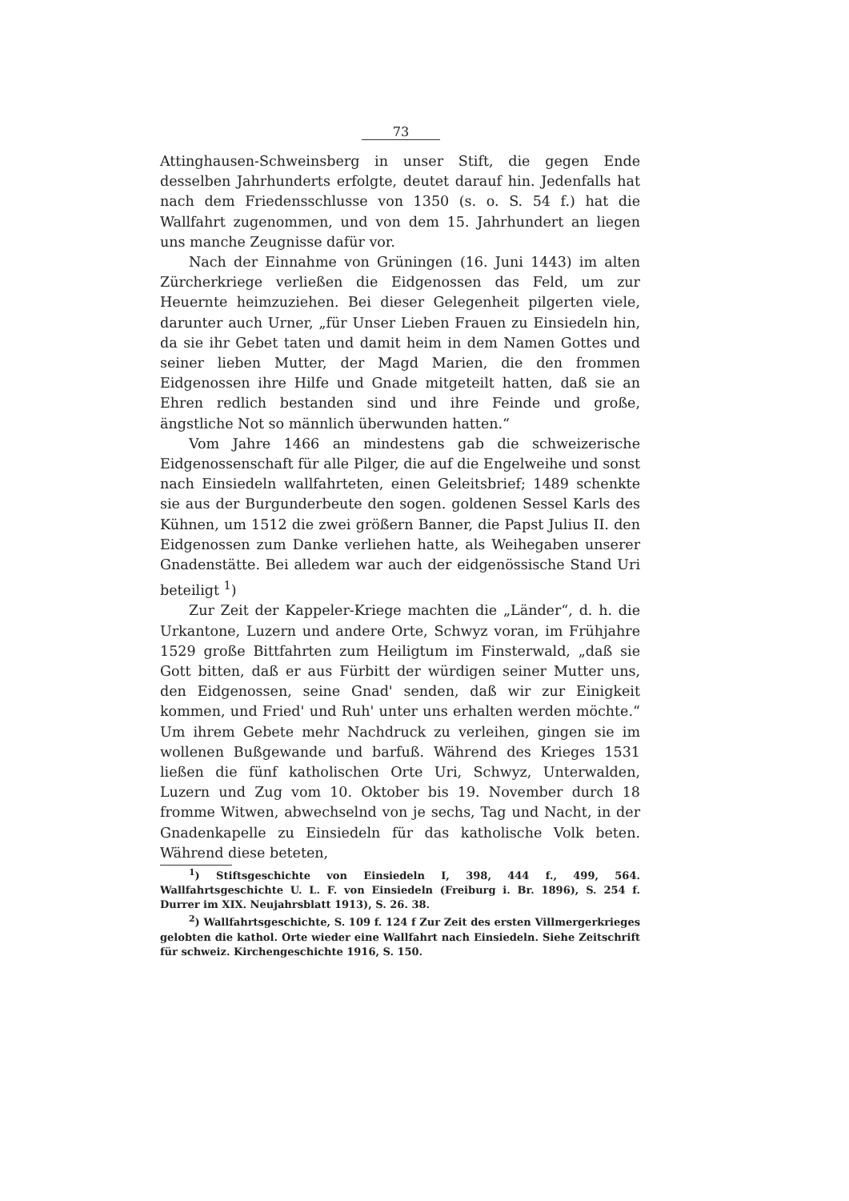73
Attinghausen-Schweinsberg in unser Stift, die gegen Ende desselben Jahrhunderts erfolgte, deutet darauf hin. Jedenfalls hat nach dem Friedensschlusse von 1350 (s. o. S. 54 f.) hat die Wallfahrt zugenommen, und von dem 15. Jahrhundert an liegen uns manche Zeugnisse dafür vor.
Nach der Einnahme von Grüningen (16. Juni 1443) im alten Zürcherkriege verließen die Eidgenossen das Feld, um zur Heuernte heimzuziehen. Bei dieser Gelegenheit pilgerten viele, darunter auch Urner, „für Unser Lieben Frauen zu Einsiedeln hin, da sie ihr Gebet taten und damit heim in dem Namen Gottes und seiner lieben Mutter, der Magd Marien, die den frommen Eidgenossen ihre Hilfe und Gnade mitgeteilt hatten, daß sie an Ehren redlich bestanden sind und ihre Feinde und große, ängstliche Not so männlich überwunden hatten.“
Vom Jahre 1466 an mindestens gab die schweizerische Eidgenossenschaft für alle Pilger, die auf die Engelweihe und sonst nach Einsiedeln wallfahrteten, einen Geleitsbrief; 1489 schenkte sie aus der Burgunderbeute den sogen. goldenen Sessel Karls des Kühnen, um 1512 die zwei größern Banner, die Papst Julius II. den Eidgenossen zum Danke verliehen hatte, als Weihegaben unserer Gnadenstätte. Bei alledem war auch der eidgenössische Stand Uri beteiligt <sup>1</sup>)
Zur Zeit der Kappeler-Kriege machten die „Länder“, d. h. die Urkantone, Luzern und andere Orte, Schwyz voran, im Frühjahre 1529 große Bittfahrten zum Heiligtum im Finsterwald, „daß sie Gott bitten, daß er aus Fürbitt der würdigen seiner Mutter uns, den Eidgenossen, seine Gnad' senden, daß wir zur Einigkeit kommen, und Fried' und Ruh' unter uns erhalten werden möchte.“ Um ihrem Gebete mehr Nachdruck zu verleihen, gingen sie im wollenen Bußgewande und barfuß. Während des Krieges 1531 ließen die fünf katholischen Orte Uri, Schwyz, Unterwalden, Luzern und Zug vom 10. Oktober bis 19. November durch 18 fromme Witwen, abwechselnd von je sechs, Tag und Nacht, in der Gnadenkapelle zu Einsiedeln für das katholische Volk beten. Während diese beteten,
<sup>1</sup>) Stiftsgeschichte von Einsiedeln I, 398, 444 f., 499, 564. Wallfahrtsgeschichte U. L. F. von Einsiedeln (Freiburg i. Br. 1896), S. 254 f. Durrer im XIX. Neujahrsblatt 1913), S. 26. 38.
<sup>2</sup>) Wallfahrtsgeschichte, S. 109 f. 124 f Zur Zeit des ersten Villmergerkrieges gelobten die kathol. Orte wieder eine Wallfahrt nach Einsiedeln. Siehe Zeitschrift für schweiz. Kirchengeschichte 1916, S. 150.